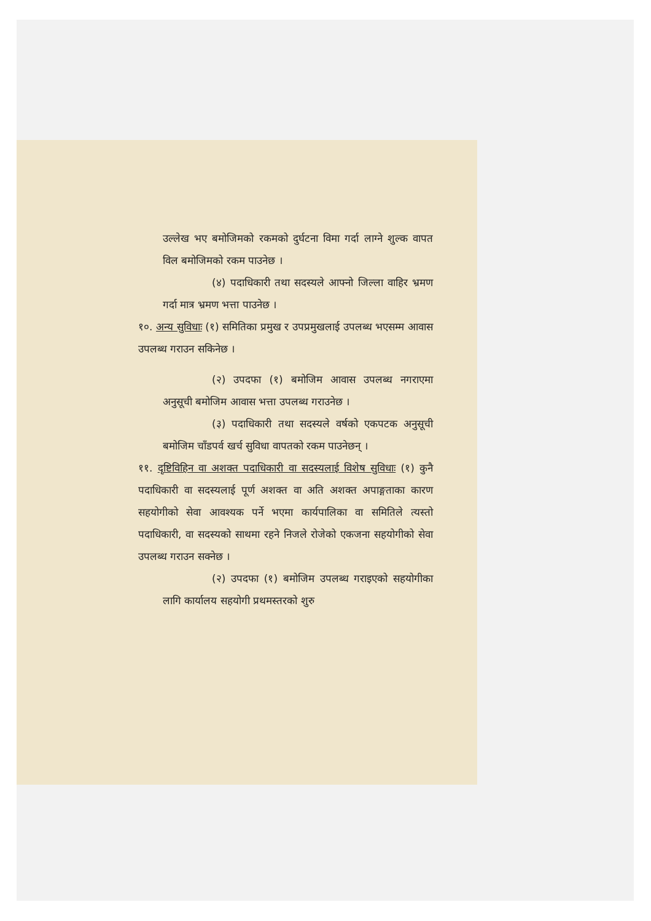उल्लेख भए बमोजिमको रकमको दुर्घटना विमा गर्दा लाग्ने शुल्क वापत विल बमोजिमको रकम पाउनेछ ।
(४) पदाधिकारी तथा सदस्यले आफ्नो जिल्ला वाहिर भ्रमण गर्दा मात्र भ्रमण भत्ता पाउनेछ ।
१०. अन्य सुविधाः (१) समितिका प्रमुख र उपप्रमुखलाई उपलब्ध भएसम्म आवास उपलब्ध गराउन सकिनेछ ।
(२) उपदफा (१) बमोजिम आवास उपलब्ध नगराएमा अनुसूची बमोजिम आवास भत्ता उपलब्ध गराउनेछ ।
(३) पदाधिकारी तथा सदस्यले वर्षको एकपटक अनुसूची बमोजिम चाँडपर्व खर्च सुविधा वापतको रकम पाउनेछन् ।
११. दृष्टिविहिन वा अशक्त पदाधिकारी वा सदस्यलाई विशेष सुविधाः (१) कुनै पदाधिकारी वा सदस्यलाई पूर्ण अशक्त वा अति अशक्त अपाङ्गताका कारण सहयोगीको सेवा आवश्यक पर्ने भएमा कार्यपालिका वा समितिले त्यस्तो पदाधिकारी, वा सदस्यको साथमा रहने निजले रोजेको एकजना सहयोगीको सेवा उपलब्ध गराउन सक्नेछ ।
(२) उपदफा (१) बमोजिम उपलब्ध गराइएको सहयोगीका लागि कार्यालय सहयोगी प्रथमस्तरको शुरु